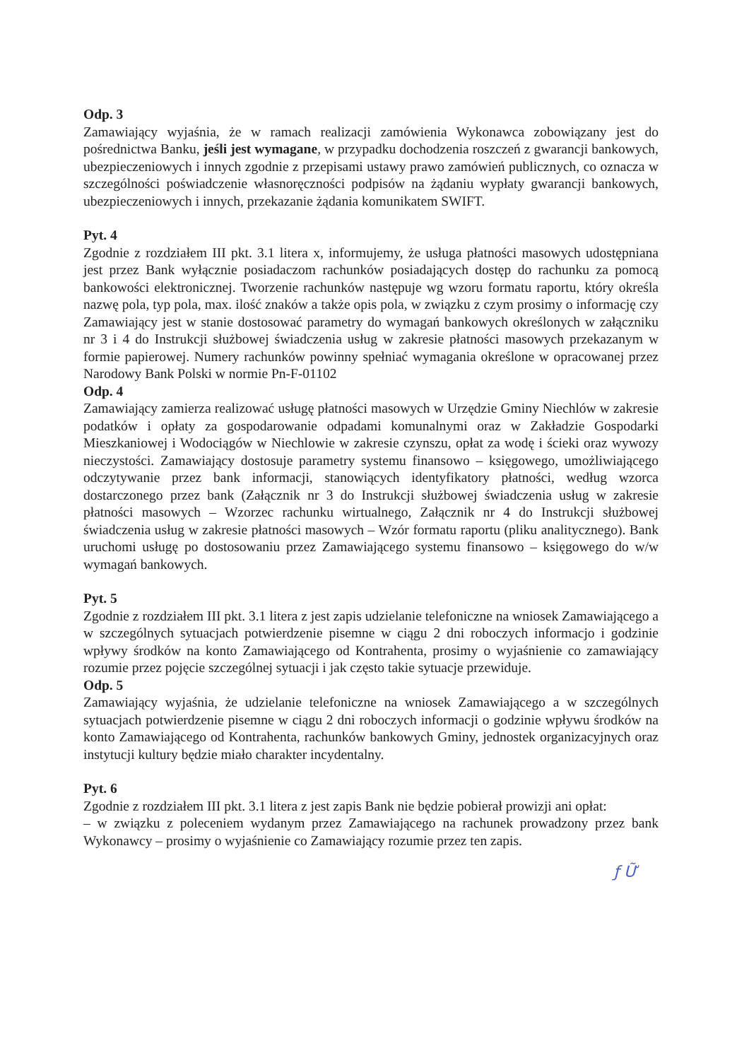Odp. 3
Zamawiający wyjaśnia, że w ramach realizacji zamówienia Wykonawca zobowiązany jest do pośrednictwa Banku, jeśli jest wymagane, w przypadku dochodzenia roszczeń z gwarancji bankowych, ubezpieczeniowych i innych zgodnie z przepisami ustawy prawo zamówień publicznych, co oznacza w szczególności poświadczenie własnoręczności podpisów na żądaniu wypłaty gwarancji bankowych, ubezpieczeniowych i innych, przekazanie żądania komunikatem SWIFT.
Pyt. 4
Zgodnie z rozdziałem III pkt. 3.1 litera x, informujemy, że usługa płatności masowych udostępniana jest przez Bank wyłącznie posiadaczom rachunków posiadających dostęp do rachunku za pomocą bankowości elektronicznej. Tworzenie rachunków następuje wg wzoru formatu raportu, który określa nazwę pola, typ pola, max. ilość znaków a także opis pola, w związku z czym prosimy o informację czy Zamawiający jest w stanie dostosować parametry do wymagań bankowych określonych w załączniku nr 3 i 4 do Instrukcji służbowej świadczenia usług w zakresie płatności masowych przekazanym w formie papierowej. Numery rachunków powinny spełniać wymagania określone w opracowanej przez Narodowy Bank Polski w normie Pn-F-01102
Odp. 4
Zamawiający zamierza realizować usługę płatności masowych w Urzędzie Gminy Niechlów w zakresie podatków i opłaty za gospodarowanie odpadami komunalnymi oraz w Zakładzie Gospodarki Mieszkaniowej i Wodociągów w Niechlowie w zakresie czynszu, opłat za wodę i ścieki oraz wywozy nieczystości. Zamawiający dostosuje parametry systemu finansowo – księgowego, umożliwiającego odczytywanie przez bank informacji, stanowiących identyfikatory płatności, według wzorca dostarczonego przez bank (Załącznik nr 3 do Instrukcji służbowej świadczenia usług w zakresie płatności masowych – Wzorzec rachunku wirtualnego, Załącznik nr 4 do Instrukcji służbowej świadczenia usług w zakresie płatności masowych – Wzór formatu raportu (pliku analitycznego). Bank uruchomi usługę po dostosowaniu przez Zamawiającego systemu finansowo – księgowego do w/w wymagań bankowych.
Pyt. 5
Zgodnie z rozdziałem III pkt. 3.1 litera z jest zapis udzielanie telefoniczne na wniosek Zamawiającego a w szczególnych sytuacjach potwierdzenie pisemne w ciągu 2 dni roboczych informacjo i godzinie wpływy środków na konto Zamawiającego od Kontrahenta, prosimy o wyjaśnienie co zamawiający rozumie przez pojęcie szczególnej sytuacji i jak często takie sytuacje przewiduje.
Odp. 5
Zamawiający wyjaśnia, że udzielanie telefoniczne na wniosek Zamawiającego a w szczególnych sytuacjach potwierdzenie pisemne w ciągu 2 dni roboczych informacji o godzinie wpływu środków na konto Zamawiającego od Kontrahenta, rachunków bankowych Gminy, jednostek organizacyjnych oraz instytucji kultury będzie miało charakter incydentalny.
Pyt. 6
Zgodnie z rozdziałem III pkt. 3.1 litera z jest zapis Bank nie będzie pobierał prowizji ani opłat:
– w związku z poleceniem wydanym przez Zamawiającego na rachunek prowadzony przez bank Wykonawcy – prosimy o wyjaśnienie co Zamawiający rozumie przez ten zapis.
ƒ Ữ